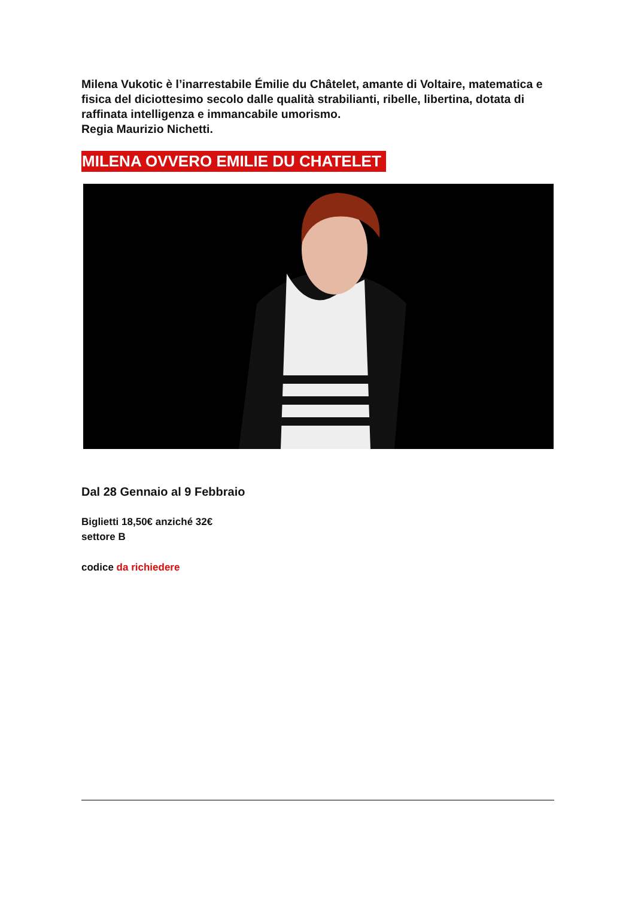Milena Vukotic è l’inarrestabile Émilie du Châtelet, amante di Voltaire, matematica e fisica del diciottesimo secolo dalle qualità strabilianti, ribelle, libertina, dotata di raffinata intelligenza e immancabile umorismo.
Regia Maurizio Nichetti.
MILENA OVVERO EMILIE DU CHATELET
Dal 28 Gennaio al 9 Febbraio
Biglietti 18,50€ anziché 32€
settore B
codice da richiedere